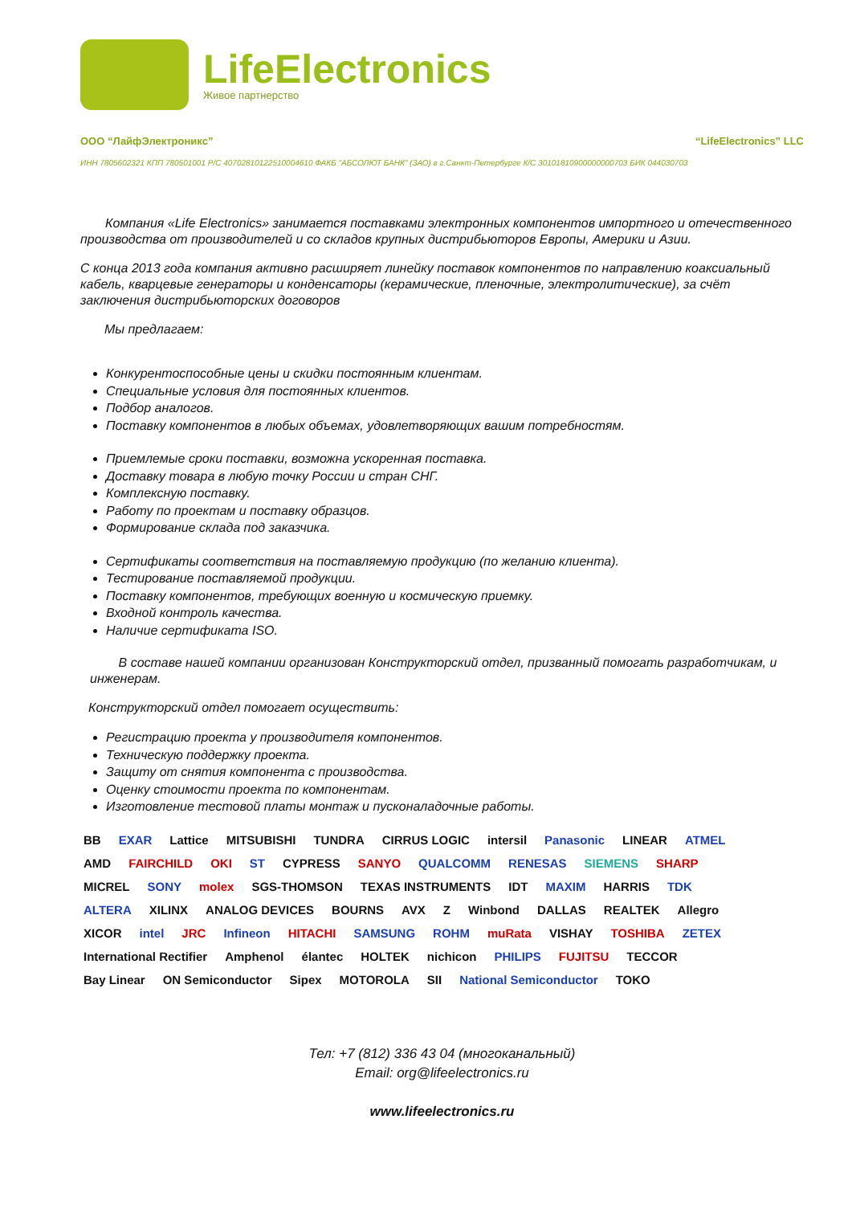LifeElectronics
Живое партнерство
ООО “ЛайфЭлектроникс” “LifeElectronics” LLC
ИНН 7805602321 КПП 780501001 Р/С 40702810122510004610 ФАКБ "АБСОЛЮТ БАНК" (ЗАО) в г.Санкт-Петербурге К/С 30101810900000000703 БИК 044030703
Компания «Life Electronics» занимается поставками электронных компонентов импортного и отечественного производства от производителей и со складов крупных дистрибьюторов Европы, Америки и Азии.
С конца 2013 года компания активно расширяет линейку поставок компонентов по направлению коаксиальный кабель, кварцевые генераторы и конденсаторы (керамические, пленочные, электролитические), за счёт заключения дистрибьюторских договоров
Мы предлагаем:
Конкурентоспособные цены и скидки постоянным клиентам.
Специальные условия для постоянных клиентов.
Подбор аналогов.
Поставку компонентов в любых объемах, удовлетворяющих вашим потребностям.
Приемлемые сроки поставки, возможна ускоренная поставка.
Доставку товара в любую точку России и стран СНГ.
Комплексную поставку.
Работу по проектам и поставку образцов.
Формирование склада под заказчика.
Сертификаты соответствия на поставляемую продукцию (по желанию клиента).
Тестирование поставляемой продукции.
Поставку компонентов, требующих военную и космическую приемку.
Входной контроль качества.
Наличие сертификата ISO.
В составе нашей компании организован Конструкторский отдел, призванный помогать разработчикам, и инженерам.
Конструкторский отдел помогает осуществить:
Регистрацию проекта у производителя компонентов.
Техническую поддержку проекта.
Защиту от снятия компонента с производства.
Оценку стоимости проекта по компонентам.
Изготовление тестовой платы монтаж и пусконаладочные работы.
BB EXAR Lattice MITSUBISHI TUNDRA CIRRUS LOGIC intersil Panasonic LINEAR ATMEL AMD FAIRCHILD OKI ST CYPRESS SANYO QUALCOMM RENESAS SIEMENS SHARP MICREL SONY molex SGS-THOMSON TEXAS INSTRUMENTS IDT MAXIM HARRIS TDK ALTERA XILINX ANALOG DEVICES BOURNS AVX Z Winbond DALLAS REALTEK Allegro XICOR intel JRC Infineon HITACHI SAMSUNG ROHM muRata VISHAY TOSHIBA ZETEX International Rectifier Amphenol élantec HOLTEK nichicon PHILIPS FUJITSU TECCOR Bay Linear ON Semiconductor Sipex MOTOROLA SII National Semiconductor TOKO
Тел: +7 (812) 336 43 04 (многоканальный)
Email: org@lifeelectronics.ru
www.lifeelectronics.ru